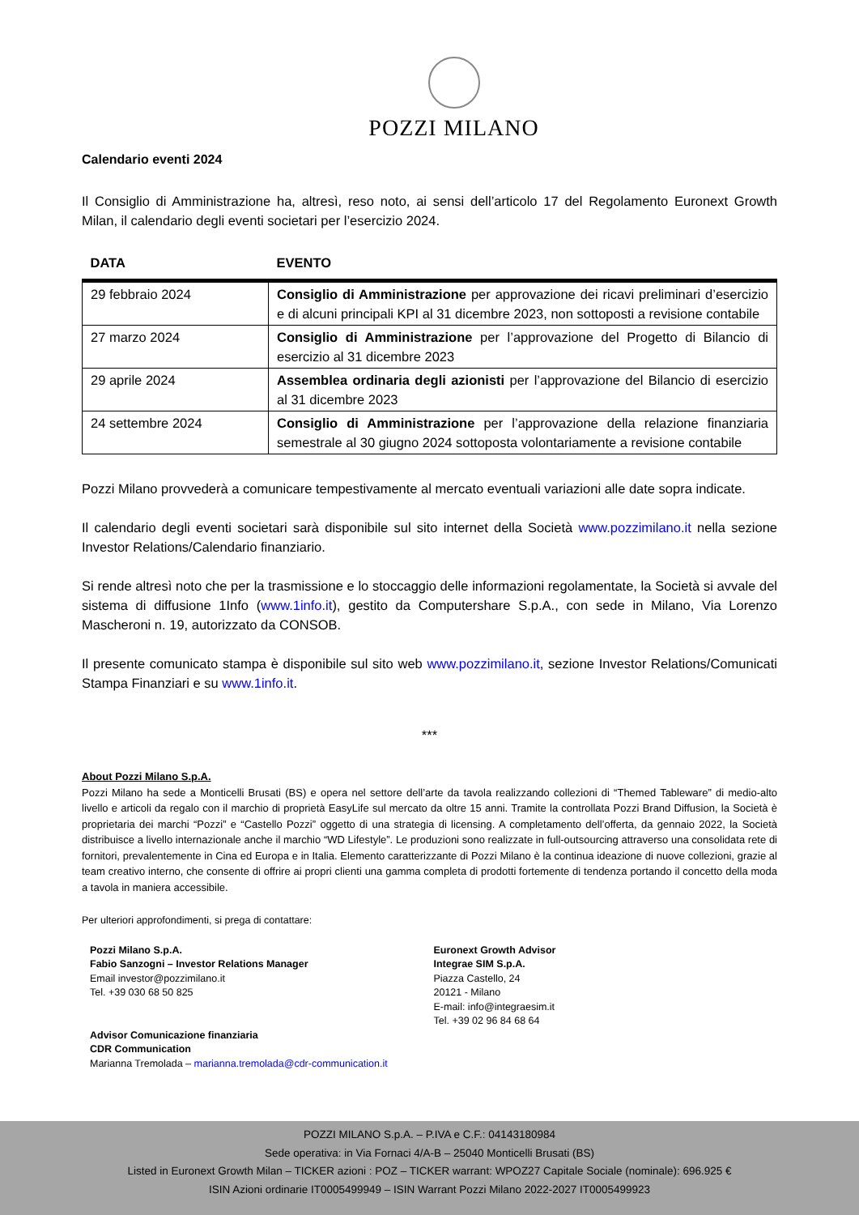POZZI MILANO
Calendario eventi 2024
Il Consiglio di Amministrazione ha, altresì, reso noto, ai sensi dell’articolo 17 del Regolamento Euronext Growth Milan, il calendario degli eventi societari per l’esercizio 2024.
| DATA | EVENTO |
| --- | --- |
| 29 febbraio 2024 | Consiglio di Amministrazione per approvazione dei ricavi preliminari d’esercizio e di alcuni principali KPI al 31 dicembre 2023, non sottoposti a revisione contabile |
| 27 marzo 2024 | Consiglio di Amministrazione per l’approvazione del Progetto di Bilancio di esercizio al 31 dicembre 2023 |
| 29 aprile 2024 | Assemblea ordinaria degli azionisti per l’approvazione del Bilancio di esercizio al 31 dicembre 2023 |
| 24 settembre 2024 | Consiglio di Amministrazione per l’approvazione della relazione finanziaria semestrale al 30 giugno 2024 sottoposta volontariamente a revisione contabile |
Pozzi Milano provvederà a comunicare tempestivamente al mercato eventuali variazioni alle date sopra indicate.
Il calendario degli eventi societari sarà disponibile sul sito internet della Società www.pozzimilano.it nella sezione Investor Relations/Calendario finanziario.
Si rende altresì noto che per la trasmissione e lo stoccaggio delle informazioni regolamentate, la Società si avvale del sistema di diffusione 1Info (www.1info.it), gestito da Computershare S.p.A., con sede in Milano, Via Lorenzo Mascheroni n. 19, autorizzato da CONSOB.
Il presente comunicato stampa è disponibile sul sito web www.pozzimilano.it, sezione Investor Relations/Comunicati Stampa Finanziari e su www.1info.it.
***
About Pozzi Milano S.p.A.
Pozzi Milano ha sede a Monticelli Brusati (BS) e opera nel settore dell’arte da tavola realizzando collezioni di “Themed Tableware” di medio-alto livello e articoli da regalo con il marchio di proprietà EasyLife sul mercato da oltre 15 anni. Tramite la controllata Pozzi Brand Diffusion, la Società è proprietaria dei marchi “Pozzi” e “Castello Pozzi” oggetto di una strategia di licensing. A completamento dell’offerta, da gennaio 2022, la Società distribuisce a livello internazionale anche il marchio “WD Lifestyle”. Le produzioni sono realizzate in full-outsourcing attraverso una consolidata rete di fornitori, prevalentemente in Cina ed Europa e in Italia. Elemento caratterizzante di Pozzi Milano è la continua ideazione di nuove collezioni, grazie al team creativo interno, che consente di offrire ai propri clienti una gamma completa di prodotti fortemente di tendenza portando il concetto della moda a tavola in maniera accessibile.
Per ulteriori approfondimenti, si prega di contattare:
Pozzi Milano S.p.A.
Fabio Sanzogni – Investor Relations Manager
Email investor@pozzimilano.it
Tel. +39 030 68 50 825
Advisor Comunicazione finanziaria
CDR Communication
Marianna Tremolada – marianna.tremolada@cdr-communication.it
Euronext Growth Advisor
Integrae SIM S.p.A.
Piazza Castello, 24
20121 - Milano
E-mail: info@integraesim.it
Tel. +39 02 96 84 68 64
POZZI MILANO S.p.A. – P.IVA e C.F.: 04143180984
Sede operativa: in Via Fornaci 4/A-B – 25040 Monticelli Brusati (BS)
Listed in Euronext Growth Milan – TICKER azioni : POZ – TICKER warrant: WPOZ27 Capitale Sociale (nominale): 696.925 €
ISIN Azioni ordinarie IT0005499949 – ISIN Warrant Pozzi Milano 2022-2027 IT0005499923